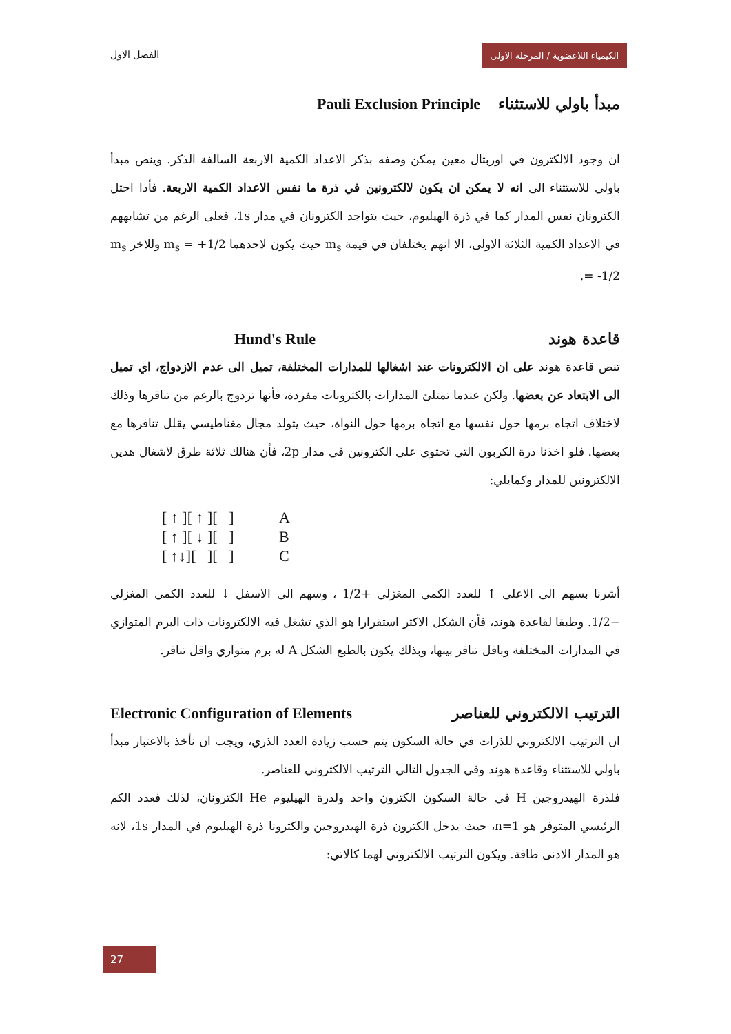الكيمياء اللاعضوية / المرحلة الاولى
الفصل الاول
مبدأ باولي للاستثناء Pauli Exclusion Principle
ان وجود الالكترون في اوربتال معين يمكن وصفه بذكر الاعداد الكمية الاربعة السالفة الذكر. وينص مبدأ باولي للاستثناء الى انه لا يمكن ان يكون لالكترونين في ذرة ما نفس الاعداد الكمية الاربعة. فأذا احتل الكترونان نفس المدار كما في ذرة الهيليوم، حيث يتواجد الكترونان في مدار 1s، فعلى الرغم من تشابههم في الاعداد الكمية الثلاثة الاولى، الا انهم يختلفان في قيمة m<sub>s</sub> حيث يكون لاحدهما m<sub>s</sub> = +1/2 وللاخر m<sub>s</sub> = -1/2.
قاعدة هوند Hund's Rule
تنص قاعدة هوند على ان الالكترونات عند اشغالها للمدارات المختلفة، تميل الى عدم الازدواج، اي تميل الى الابتعاد عن بعضها. ولكن عندما تمتلئ المدارات بالكترونات مفردة، فأنها تزدوج بالرغم من تنافرها وذلك لاختلاف اتجاه برمها حول نفسها مع اتجاه برمها حول النواة، حيث يتولد مجال مغناطيسي يقلل تنافرها مع بعضها. فلو اخذنا ذرة الكربون التي تحتوي على الكترونين في مدار 2p، فأن هنالك ثلاثة طرق لاشغال هذين الالكترونين للمدار وكمايلي:
[ ↑ ][ ↑ ][ ] A
[ ↑ ][ ↓ ][ ] B
[ ↑↓][ ][ ] C
أشرنا بسهم الى الاعلى ↑ للعدد الكمي المغزلي +1/2 ، وسهم الى الاسفل ↓ للعدد الكمي المغزلي −1/2. وطبقا لقاعدة هوند، فأن الشكل الاكثر استقرارا هو الذي تشغل فيه الالكترونات ذات البرم المتوازي في المدارات المختلفة وباقل تنافر بينها، وبذلك يكون بالطبع الشكل A له برم متوازي واقل تنافر.
الترتيب الالكتروني للعناصر Electronic Configuration of Elements
ان الترتيب الالكتروني للذرات في حالة السكون يتم حسب زيادة العدد الذري، ويجب ان نأخذ بالاعتبار مبدأ باولي للاستثناء وقاعدة هوند وفي الجدول التالي الترتيب الالكتروني للعناصر.
فلذرة الهيدروجين H في حالة السكون الكترون واحد ولذرة الهيليوم He الكترونان، لذلك فعدد الكم الرئيسي المتوفر هو n=1، حيث يدخل الكترون ذرة الهيدروجين والكترونا ذرة الهيليوم في المدار 1s، لانه هو المدار الادنى طاقة. ويكون الترتيب الالكتروني لهما كالاتي:
27